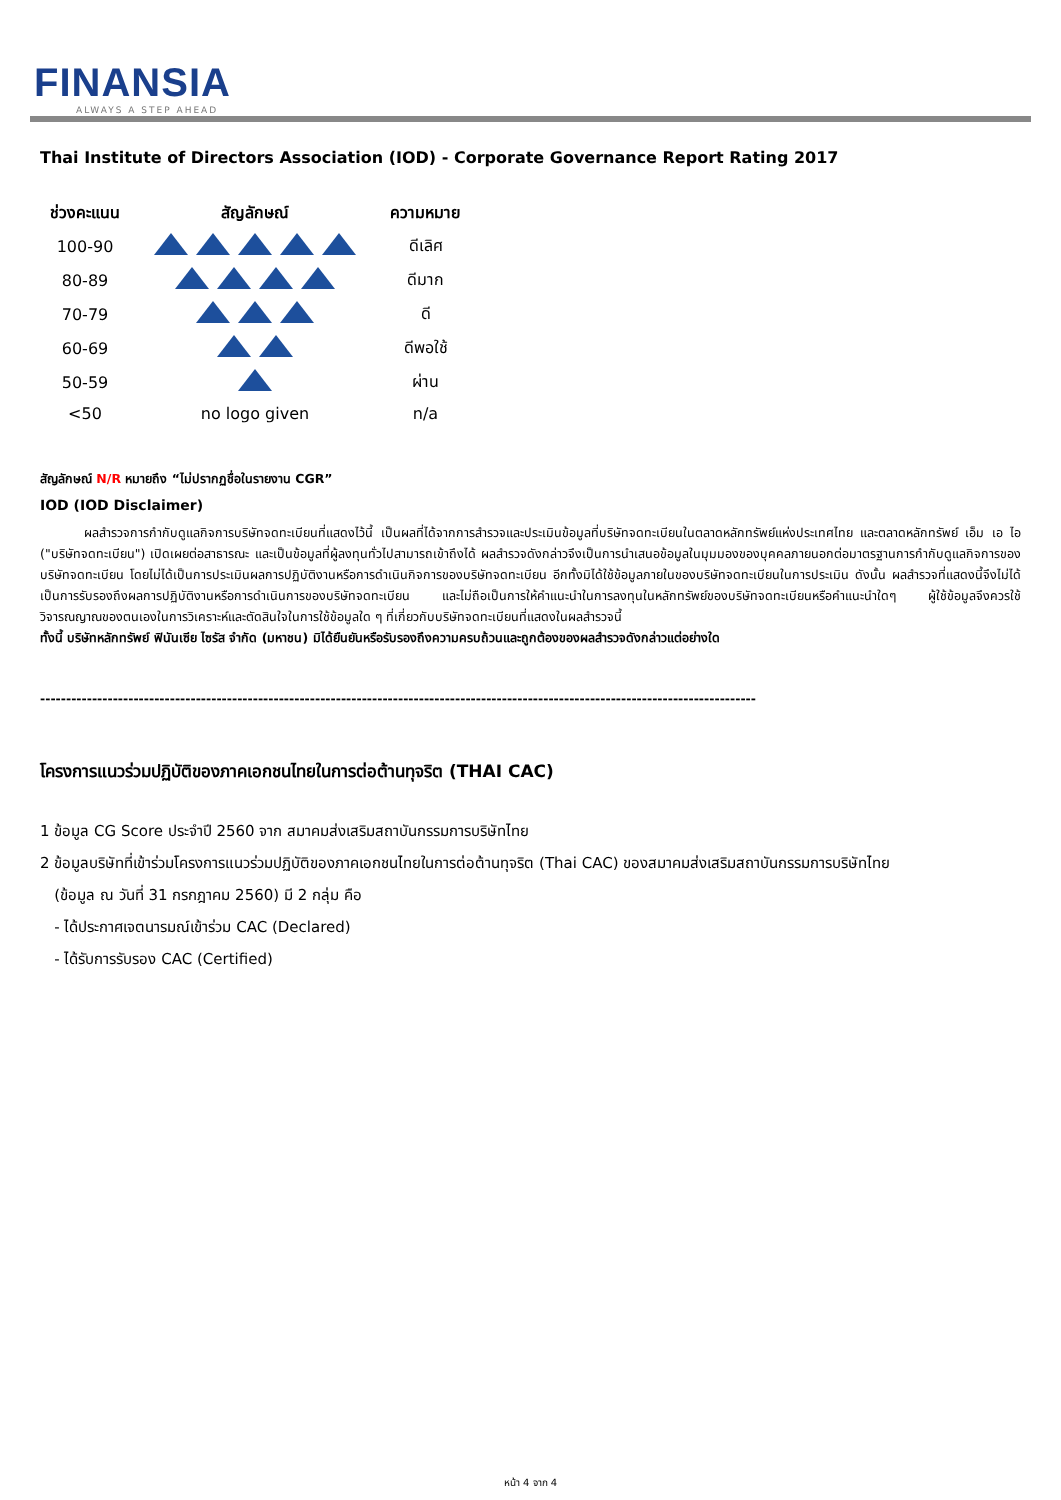FINANSIA
ALWAYS A STEP AHEAD
Thai Institute of Directors Association (IOD) - Corporate Governance Report Rating 2017
| ช่วงคะแนน | สัญลักษณ์ | ความหมาย |
| --- | --- | --- |
| 100-90 | | ดีเลิศ |
| 80-89 | | ดีมาก |
| 70-79 | | ดี |
| 60-69 | | ดีพอใช้ |
| 50-59 | | ผ่าน |
| <50 | no logo given | n/a |
สัญลักษณ์ N/R หมายถึง “ไม่ปรากฏชื่อในรายงาน CGR”
IOD (IOD Disclaimer)
ผลสำรวจการกำกับดูแลกิจการบริษัทจดทะเบียนที่แสดงไว้นี้ เป็นผลที่ได้จากการสำรวจและประเมินข้อมูลที่บริษัทจดทะเบียนในตลาดหลักทรัพย์แห่งประเทศไทย และตลาดหลักทรัพย์ เอ็ม เอ ไอ ("บริษัทจดทะเบียน") เปิดเผยต่อสาธารณะ และเป็นข้อมูลที่ผู้ลงทุนทั่วไปสามารถเข้าถึงได้ ผลสำรวจดังกล่าวจึงเป็นการนำเสนอข้อมูลในมุมมองของบุคคลภายนอกต่อมาตรฐานการกำกับดูแลกิจการของบริษัทจดทะเบียน โดยไม่ได้เป็นการประเมินผลการปฏิบัติงานหรือการดำเนินกิจการของบริษัทจดทะเบียน อีกทั้งมิได้ใช้ข้อมูลภายในของบริษัทจดทะเบียนในการประเมิน ดังนั้น ผลสำรวจที่แสดงนี้จึงไม่ได้เป็นการรับรองถึงผลการปฏิบัติงานหรือการดำเนินการของบริษัทจดทะเบียน และไม่ถือเป็นการให้คำแนะนำในการลงทุนในหลักทรัพย์ของบริษัทจดทะเบียนหรือคำแนะนำใดๆ ผู้ใช้ข้อมูลจึงควรใช้วิจารณญาณของตนเองในการวิเคราะห์และตัดสินใจในการใช้ข้อมูลใด ๆ ที่เกี่ยวกับบริษัทจดทะเบียนที่แสดงในผลสำรวจนี้
ทั้งนี้ บริษัทหลักทรัพย์ ฟินันเซีย ไซรัส จำกัด (มหาชน) มิได้ยืนยันหรือรับรองถึงความครบถ้วนและถูกต้องของผลสำรวจดังกล่าวแต่อย่างใด
------------------------------------------------------------------------------------------------------------------------------------------
โครงการแนวร่วมปฏิบัติของภาคเอกชนไทยในการต่อต้านทุจริต (THAI CAC)
1 ข้อมูล CG Score ประจำปี 2560 จาก สมาคมส่งเสริมสถาบันกรรมการบริษัทไทย
2 ข้อมูลบริษัทที่เข้าร่วมโครงการแนวร่วมปฏิบัติของภาคเอกชนไทยในการต่อต้านทุจริต (Thai CAC) ของสมาคมส่งเสริมสถาบันกรรมการบริษัทไทย
(ข้อมูล ณ วันที่ 31 กรกฎาคม 2560) มี 2 กลุ่ม คือ
- ได้ประกาศเจตนารมณ์เข้าร่วม CAC (Declared)
- ได้รับการรับรอง CAC (Certified)
หน้า 4 จาก 4